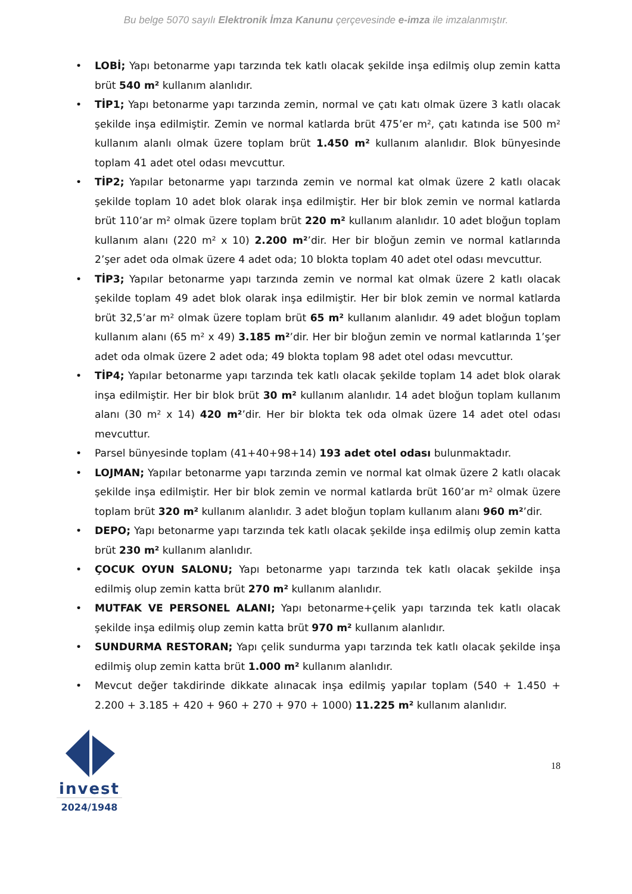Bu belge 5070 sayılı Elektronik İmza Kanunu çerçevesinde e-imza ile imzalanmıştır.
• LOBİ; Yapı betonarme yapı tarzında tek katlı olacak şekilde inşa edilmiş olup zemin katta brüt 540 m² kullanım alanlıdır.
• TİP1; Yapı betonarme yapı tarzında zemin, normal ve çatı katı olmak üzere 3 katlı olacak şekilde inşa edilmiştir. Zemin ve normal katlarda brüt 475’er m², çatı katında ise 500 m² kullanım alanlı olmak üzere toplam brüt 1.450 m² kullanım alanlıdır. Blok bünyesinde toplam 41 adet otel odası mevcuttur.
• TİP2; Yapılar betonarme yapı tarzında zemin ve normal kat olmak üzere 2 katlı olacak şekilde toplam 10 adet blok olarak inşa edilmiştir. Her bir blok zemin ve normal katlarda brüt 110’ar m² olmak üzere toplam brüt 220 m² kullanım alanlıdır. 10 adet bloğun toplam kullanım alanı (220 m² x 10) 2.200 m²’dir. Her bir bloğun zemin ve normal katlarında 2’şer adet oda olmak üzere 4 adet oda; 10 blokta toplam 40 adet otel odası mevcuttur.
• TİP3; Yapılar betonarme yapı tarzında zemin ve normal kat olmak üzere 2 katlı olacak şekilde toplam 49 adet blok olarak inşa edilmiştir. Her bir blok zemin ve normal katlarda brüt 32,5’ar m² olmak üzere toplam brüt 65 m² kullanım alanlıdır. 49 adet bloğun toplam kullanım alanı (65 m² x 49) 3.185 m²’dir. Her bir bloğun zemin ve normal katlarında 1’şer adet oda olmak üzere 2 adet oda; 49 blokta toplam 98 adet otel odası mevcuttur.
• TİP4; Yapılar betonarme yapı tarzında tek katlı olacak şekilde toplam 14 adet blok olarak inşa edilmiştir. Her bir blok brüt 30 m² kullanım alanlıdır. 14 adet bloğun toplam kullanım alanı (30 m² x 14) 420 m²’dir. Her bir blokta tek oda olmak üzere 14 adet otel odası mevcuttur.
• Parsel bünyesinde toplam (41+40+98+14) 193 adet otel odası bulunmaktadır.
• LOJMAN; Yapılar betonarme yapı tarzında zemin ve normal kat olmak üzere 2 katlı olacak şekilde inşa edilmiştir. Her bir blok zemin ve normal katlarda brüt 160’ar m² olmak üzere toplam brüt 320 m² kullanım alanlıdır. 3 adet bloğun toplam kullanım alanı 960 m²’dir.
• DEPO; Yapı betonarme yapı tarzında tek katlı olacak şekilde inşa edilmiş olup zemin katta brüt 230 m² kullanım alanlıdır.
• ÇOCUK OYUN SALONU; Yapı betonarme yapı tarzında tek katlı olacak şekilde inşa edilmiş olup zemin katta brüt 270 m² kullanım alanlıdır.
• MUTFAK VE PERSONEL ALANI; Yapı betonarme+çelik yapı tarzında tek katlı olacak şekilde inşa edilmiş olup zemin katta brüt 970 m² kullanım alanlıdır.
• SUNDURMA RESTORAN; Yapı çelik sundurma yapı tarzında tek katlı olacak şekilde inşa edilmiş olup zemin katta brüt 1.000 m² kullanım alanlıdır.
• Mevcut değer takdirinde dikkate alınacak inşa edilmiş yapılar toplam (540 + 1.450 + 2.200 + 3.185 + 420 + 960 + 270 + 970 + 1000) 11.225 m² kullanım alanlıdır.
invest
2024/1948
18